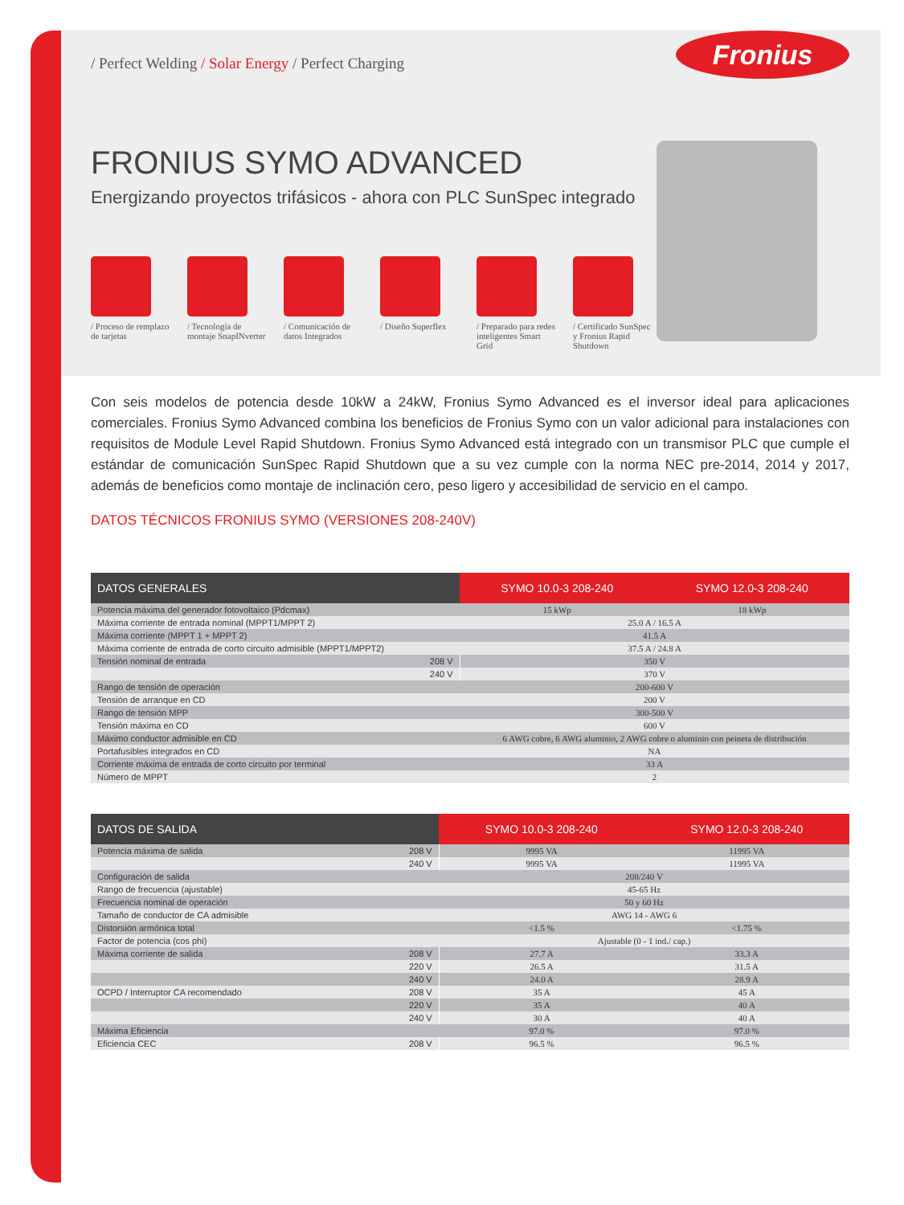/ Perfect Welding / Solar Energy / Perfect Charging
Fronius
FRONIUS SYMO ADVANCED
Energizando proyectos trifásicos - ahora con PLC SunSpec integrado
/ Proceso de remplazo de tarjetas
/ Tecnología de montaje SnapINverter
/ Comunicación de datos Integrados
/ Diseño Superflex
/ Preparado para redes inteligentes Smart Grid
/ Certificado SunSpec y Fronius Rapid Shutdown
Con seis modelos de potencia desde 10kW a 24kW, Fronius Symo Advanced es el inversor ideal para aplicaciones comerciales. Fronius Symo Advanced combina los beneficios de Fronius Symo con un valor adicional para instalaciones con requisitos de Module Level Rapid Shutdown. Fronius Symo Advanced está integrado con un transmisor PLC que cumple el estándar de comunicación SunSpec Rapid Shutdown que a su vez cumple con la norma NEC pre-2014, 2014 y 2017, además de beneficios como montaje de inclinación cero, peso ligero y accesibilidad de servicio en el campo.
DATOS TÉCNICOS FRONIUS SYMO (VERSIONES 208-240V)
| DATOS GENERALES | | SYMO 10.0-3 208-240 | SYMO 12.0-3 208-240 |
| --- | --- | --- | --- |
| Potencia máxima del generador fotovoltaico (Pdcmax) | | 15 kWp | 18 kWp |
| Máxima corriente de entrada nominal (MPPT1/MPPT 2) | | 25.0 A / 16.5 A | |
| Máxima corriente (MPPT 1 + MPPT 2) | | 41.5 A | |
| Máxima corriente de entrada de corto circuito admisible (MPPT1/MPPT2) | | 37.5 A / 24.8 A | |
| Tensión nominal de entrada | 208 V | 350 V | |
| | 240 V | 370 V | |
| Rango de tensión de operación | | 200-600 V | |
| Tensión de arranque en CD | | 200 V | |
| Rango de tensión MPP | | 300-500 V | |
| Tensión máxima en CD | | 600 V | |
| Máximo conductor admisible en CD | | 6 AWG cobre, 6 AWG aluminio, 2 AWG cobre o aluminio con peineta de distribución | |
| Portafusibles integrados en CD | | NA | |
| Corriente máxima de entrada de corto circuito por terminal | | 33 A | |
| Número de MPPT | | 2 | |
| DATOS DE SALIDA | | SYMO 10.0-3 208-240 | SYMO 12.0-3 208-240 |
| --- | --- | --- | --- |
| Potencia máxima de salida | 208 V | 9995 VA | 11995 VA |
| | 240 V | 9995 VA | 11995 VA |
| Configuración de salida | | 208/240 V | |
| Rango de frecuencia (ajustable) | | 45-65 Hz | |
| Frecuencia nominal de operación | | 50 y 60 Hz | |
| Tamaño de conductor de CA admisible | | AWG 14 - AWG 6 | |
| Distorsión armónica total | | <1.5 % | <1.75 % |
| Factor de potencia (cos phi) | | Ajustable (0 - 1 ind./ cap.) | |
| Máxima corriente de salida | 208 V | 27.7 A | 33.3 A |
| | 220 V | 26.5 A | 31.5 A |
| | 240 V | 24.0 A | 28.9 A |
| OCPD / Interruptor CA recomendado | 208 V | 35 A | 45 A |
| | 220 V | 35 A | 40 A |
| | 240 V | 30 A | 40 A |
| Máxima Eficiencia | | 97.0 % | 97.0 % |
| Eficiencia CEC | 208 V | 96.5 % | 96.5 % |